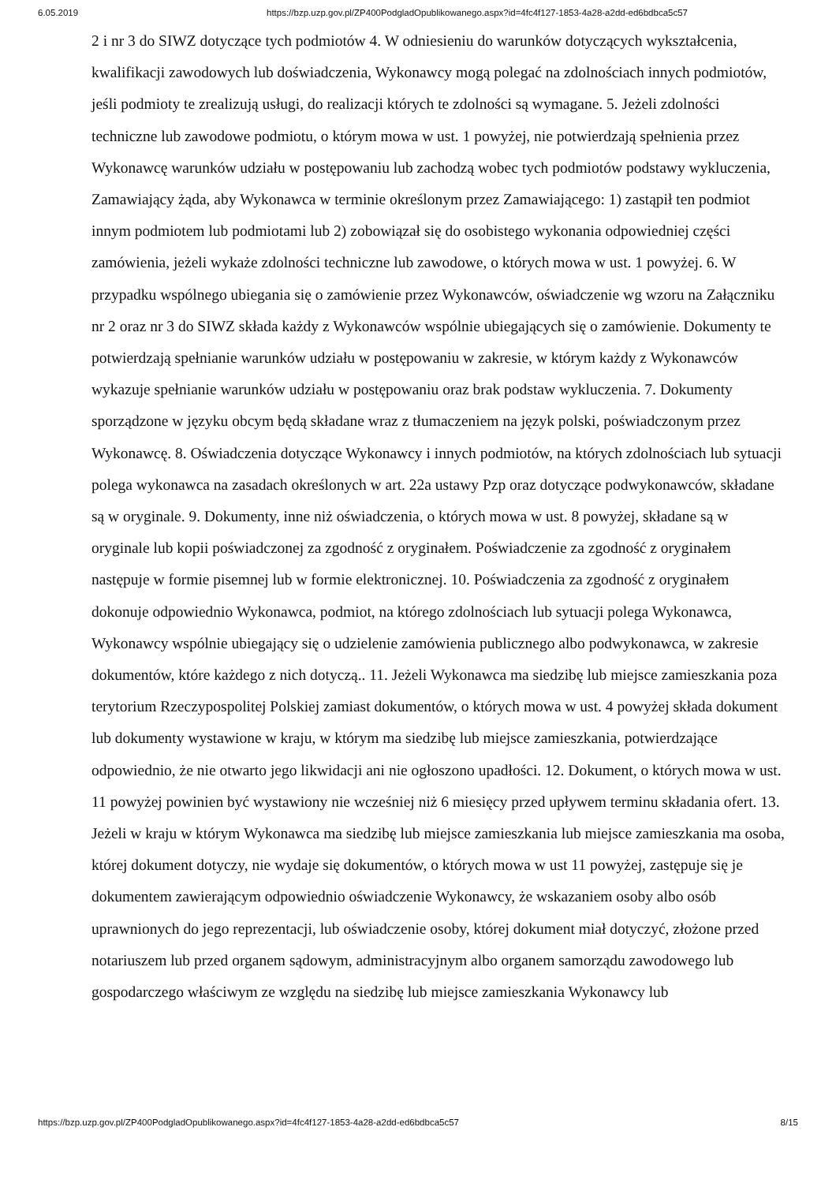6.05.2019 https://bzp.uzp.gov.pl/ZP400PodgladOpublikowanego.aspx?id=4fc4f127-1853-4a28-a2dd-ed6bdbca5c57
2 i nr 3 do SIWZ dotyczące tych podmiotów 4. W odniesieniu do warunków dotyczących wykształcenia, kwalifikacji zawodowych lub doświadczenia, Wykonawcy mogą polegać na zdolnościach innych podmiotów, jeśli podmioty te zrealizują usługi, do realizacji których te zdolności są wymagane. 5. Jeżeli zdolności techniczne lub zawodowe podmiotu, o którym mowa w ust. 1 powyżej, nie potwierdzają spełnienia przez Wykonawcę warunków udziału w postępowaniu lub zachodzą wobec tych podmiotów podstawy wykluczenia, Zamawiający żąda, aby Wykonawca w terminie określonym przez Zamawiającego: 1) zastąpił ten podmiot innym podmiotem lub podmiotami lub 2) zobowiązał się do osobistego wykonania odpowiedniej części zamówienia, jeżeli wykaże zdolności techniczne lub zawodowe, o których mowa w ust. 1 powyżej. 6. W przypadku wspólnego ubiegania się o zamówienie przez Wykonawców, oświadczenie wg wzoru na Załączniku nr 2 oraz nr 3 do SIWZ składa każdy z Wykonawców wspólnie ubiegających się o zamówienie. Dokumenty te potwierdzają spełnianie warunków udziału w postępowaniu w zakresie, w którym każdy z Wykonawców wykazuje spełnianie warunków udziału w postępowaniu oraz brak podstaw wykluczenia. 7. Dokumenty sporządzone w języku obcym będą składane wraz z tłumaczeniem na język polski, poświadczonym przez Wykonawcę. 8. Oświadczenia dotyczące Wykonawcy i innych podmiotów, na których zdolnościach lub sytuacji polega wykonawca na zasadach określonych w art. 22a ustawy Pzp oraz dotyczące podwykonawców, składane są w oryginale. 9. Dokumenty, inne niż oświadczenia, o których mowa w ust. 8 powyżej, składane są w oryginale lub kopii poświadczonej za zgodność z oryginałem. Poświadczenie za zgodność z oryginałem następuje w formie pisemnej lub w formie elektronicznej. 10. Poświadczenia za zgodność z oryginałem dokonuje odpowiednio Wykonawca, podmiot, na którego zdolnościach lub sytuacji polega Wykonawca, Wykonawcy wspólnie ubiegający się o udzielenie zamówienia publicznego albo podwykonawca, w zakresie dokumentów, które każdego z nich dotyczą.. 11. Jeżeli Wykonawca ma siedzibę lub miejsce zamieszkania poza terytorium Rzeczypospolitej Polskiej zamiast dokumentów, o których mowa w ust. 4 powyżej składa dokument lub dokumenty wystawione w kraju, w którym ma siedzibę lub miejsce zamieszkania, potwierdzające odpowiednio, że nie otwarto jego likwidacji ani nie ogłoszono upadłości. 12. Dokument, o których mowa w ust. 11 powyżej powinien być wystawiony nie wcześniej niż 6 miesięcy przed upływem terminu składania ofert. 13. Jeżeli w kraju w którym Wykonawca ma siedzibę lub miejsce zamieszkania lub miejsce zamieszkania ma osoba, której dokument dotyczy, nie wydaje się dokumentów, o których mowa w ust 11 powyżej, zastępuje się je dokumentem zawierającym odpowiednio oświadczenie Wykonawcy, że wskazaniem osoby albo osób uprawnionych do jego reprezentacji, lub oświadczenie osoby, której dokument miał dotyczyć, złożone przed notariuszem lub przed organem sądowym, administracyjnym albo organem samorządu zawodowego lub gospodarczego właściwym ze względu na siedzibę lub miejsce zamieszkania Wykonawcy lub
https://bzp.uzp.gov.pl/ZP400PodgladOpublikowanego.aspx?id=4fc4f127-1853-4a28-a2dd-ed6bdbca5c57 8/15